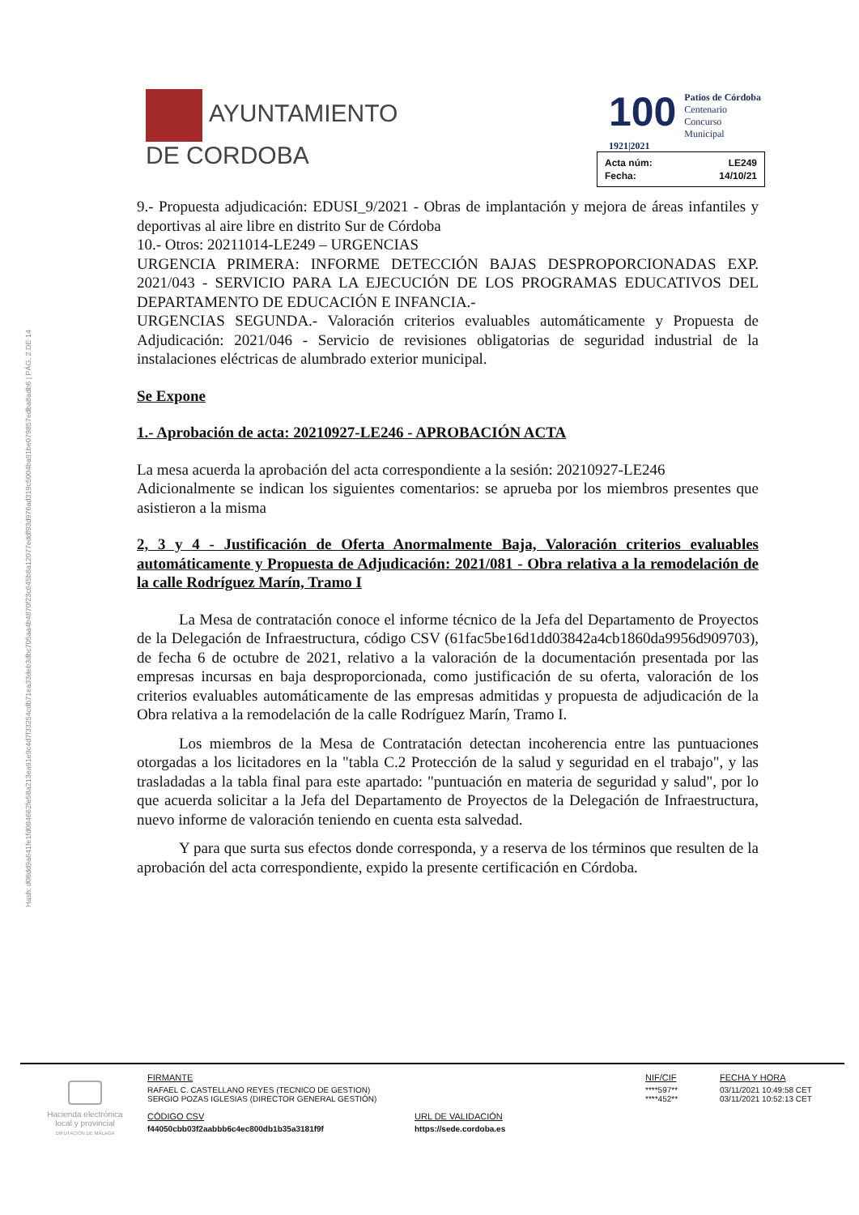AYUNTAMIENTO
DE CORDOBA
100 Patios de Córdoba
Centenario Concurso Municipal
1921|2021
| Acta núm: | LE249 |
| Fecha: | 14/10/21 |
Hash: d08dd9a641fe1fd084662fe58a213ea91e9c4d7f33254cdb71ea33deb3dbc705aa4b4870f23c645b8a12077eddf93d976ad319c5004ba91be079857edba8adb6 | PÁG. 2 DE 14
9.- Propuesta adjudicación: EDUSI_9/2021 - Obras de implantación y mejora de áreas infantiles y deportivas al aire libre en distrito Sur de Córdoba
10.- Otros: 20211014-LE249 – URGENCIAS
URGENCIA PRIMERA: INFORME DETECCIÓN BAJAS DESPROPORCIONADAS EXP. 2021/043 - SERVICIO PARA LA EJECUCIÓN DE LOS PROGRAMAS EDUCATIVOS DEL DEPARTAMENTO DE EDUCACIÓN E INFANCIA.-
URGENCIAS SEGUNDA.- Valoración criterios evaluables automáticamente y Propuesta de Adjudicación: 2021/046 - Servicio de revisiones obligatorias de seguridad industrial de la instalaciones eléctricas de alumbrado exterior municipal.
Se Expone
1.- Aprobación de acta: 20210927-LE246 - APROBACIÓN ACTA
La mesa acuerda la aprobación del acta correspondiente a la sesión: 20210927-LE246
Adicionalmente se indican los siguientes comentarios: se aprueba por los miembros presentes que asistieron a la misma
2, 3 y 4 - Justificación de Oferta Anormalmente Baja, Valoración criterios evaluables automáticamente y Propuesta de Adjudicación: 2021/081 - Obra relativa a la remodelación de la calle Rodríguez Marín, Tramo I
La Mesa de contratación conoce el informe técnico de la Jefa del Departamento de Proyectos de la Delegación de Infraestructura, código CSV (61fac5be16d1dd03842a4cb1860da9956d909703), de fecha 6 de octubre de 2021, relativo a la valoración de la documentación presentada por las empresas incursas en baja desproporcionada, como justificación de su oferta, valoración de los criterios evaluables automáticamente de las empresas admitidas y propuesta de adjudicación de la Obra relativa a la remodelación de la calle Rodríguez Marín, Tramo I.
Los miembros de la Mesa de Contratación detectan incoherencia entre las puntuaciones otorgadas a los licitadores en la "tabla C.2 Protección de la salud y seguridad en el trabajo", y las trasladadas a la tabla final para este apartado: "puntuación en materia de seguridad y salud", por lo que acuerda solicitar a la Jefa del Departamento de Proyectos de la Delegación de Infraestructura, nuevo informe de valoración teniendo en cuenta esta salvedad.
Y para que surta sus efectos donde corresponda, y a reserva de los términos que resulten de la aprobación del acta correspondiente, expido la presente certificación en Córdoba.
Hacienda electrónica
local y provincial
DIPUTACIÓN DE MÁLAGA
| FIRMANTE | NIF/CIF | FECHA Y HORA |
| RAFAEL C. CASTELLANO REYES (TECNICO DE GESTION) SERGIO POZAS IGLESIAS (DIRECTOR GENERAL GESTIÓN) | ****597** ****452** | 03/11/2021 10:49:58 CET 03/11/2021 10:52:13 CET |
| CÓDIGO CSV | URL DE VALIDACIÓN |
| f44050cbb03f2aabbb6c4ec800db1b35a3181f9f | https://sede.cordoba.es |